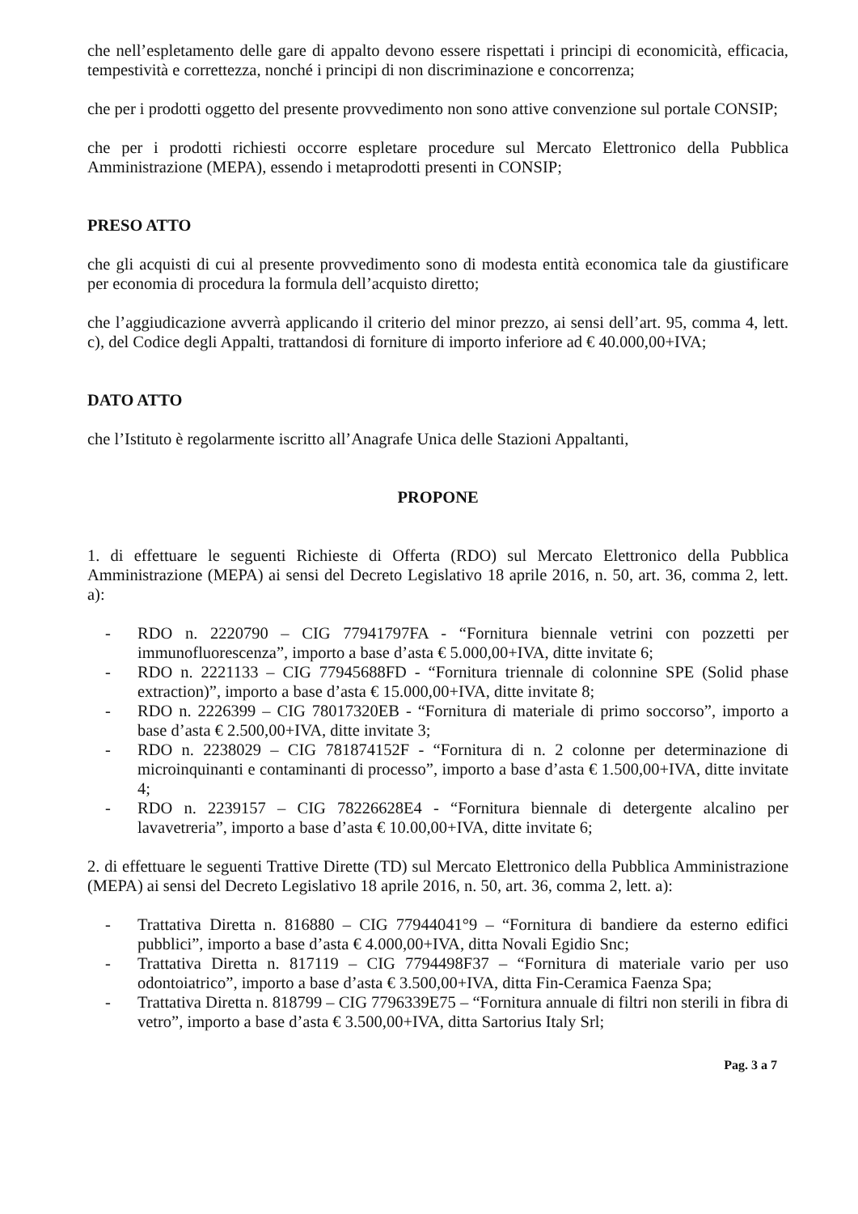che nell’espletamento delle gare di appalto devono essere rispettati i principi di economicità, efficacia, tempestività e correttezza, nonché i principi di non discriminazione e concorrenza;
che per i prodotti oggetto del presente provvedimento non sono attive convenzione sul portale CONSIP;
che per i prodotti richiesti occorre espletare procedure sul Mercato Elettronico della Pubblica Amministrazione (MEPA), essendo i metaprodotti presenti in CONSIP;
PRESO ATTO
che gli acquisti di cui al presente provvedimento sono di modesta entità economica tale da giustificare per economia di procedura la formula dell’acquisto diretto;
che l’aggiudicazione avverrà applicando il criterio del minor prezzo, ai sensi dell’art. 95, comma 4, lett. c), del Codice degli Appalti, trattandosi di forniture di importo inferiore ad € 40.000,00+IVA;
DATO ATTO
che l’Istituto è regolarmente iscritto all’Anagrafe Unica delle Stazioni Appaltanti,
PROPONE
1. di effettuare le seguenti Richieste di Offerta (RDO) sul Mercato Elettronico della Pubblica Amministrazione (MEPA) ai sensi del Decreto Legislativo 18 aprile 2016, n. 50, art. 36, comma 2, lett. a):
- RDO n. 2220790 – CIG 77941797FA - “Fornitura biennale vetrini con pozzetti per immunofluorescenza”, importo a base d’asta € 5.000,00+IVA, ditte invitate 6;
- RDO n. 2221133 – CIG 77945688FD - “Fornitura triennale di colonnine SPE (Solid phase extraction)”, importo a base d’asta € 15.000,00+IVA, ditte invitate 8;
- RDO n. 2226399 – CIG 78017320EB - “Fornitura di materiale di primo soccorso”, importo a base d’asta € 2.500,00+IVA, ditte invitate 3;
- RDO n. 2238029 – CIG 781874152F - “Fornitura di n. 2 colonne per determinazione di microinquinanti e contaminanti di processo”, importo a base d’asta € 1.500,00+IVA, ditte invitate 4;
- RDO n. 2239157 – CIG 78226628E4 - “Fornitura biennale di detergente alcalino per lavavetreria”, importo a base d’asta € 10.00,00+IVA, ditte invitate 6;
2. di effettuare le seguenti Trattive Dirette (TD) sul Mercato Elettronico della Pubblica Amministrazione (MEPA) ai sensi del Decreto Legislativo 18 aprile 2016, n. 50, art. 36, comma 2, lett. a):
- Trattativa Diretta n. 816880 – CIG 77944041°9 – “Fornitura di bandiere da esterno edifici pubblici”, importo a base d’asta € 4.000,00+IVA, ditta Novali Egidio Snc;
- Trattativa Diretta n. 817119 – CIG 7794498F37 – “Fornitura di materiale vario per uso odontoiatrico”, importo a base d’asta € 3.500,00+IVA, ditta Fin-Ceramica Faenza Spa;
- Trattativa Diretta n. 818799 – CIG 7796339E75 – “Fornitura annuale di filtri non sterili in fibra di vetro”, importo a base d’asta € 3.500,00+IVA, ditta Sartorius Italy Srl;
Pag. 3 a 7